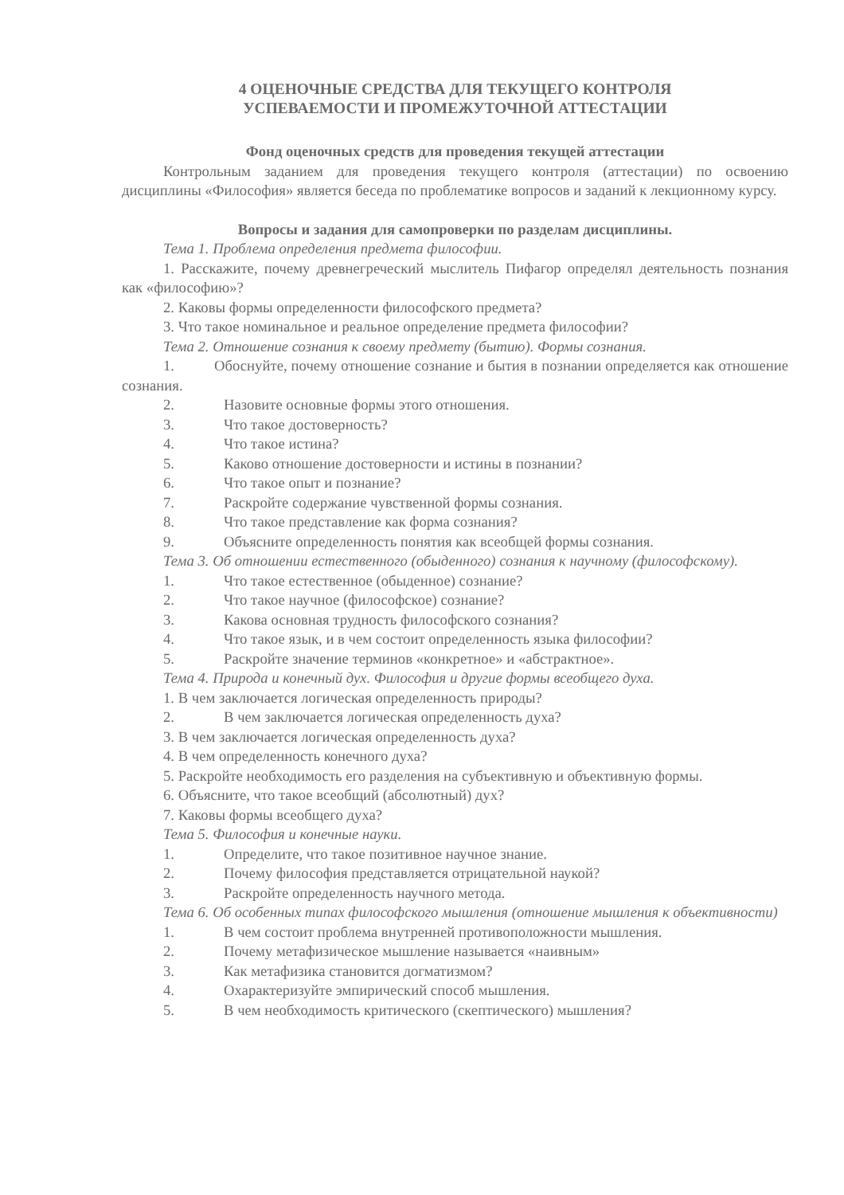4 ОЦЕНОЧНЫЕ СРЕДСТВА ДЛЯ ТЕКУЩЕГО КОНТРОЛЯ
УСПЕВАЕМОСТИ И ПРОМЕЖУТОЧНОЙ АТТЕСТАЦИИ
Фонд оценочных средств для проведения текущей аттестации
Контрольным заданием для проведения текущего контроля (аттестации) по освоению дисциплины «Философия» является беседа по проблематике вопросов и заданий к лекционному курсу.
Вопросы и задания для самопроверки по разделам дисциплины.
Тема 1. Проблема определения предмета философии.
1. Расскажите, почему древнегреческий мыслитель Пифагор определял деятельность познания как «философию»?
2. Каковы формы определенности философского предмета?
3. Что такое номинальное и реальное определение предмета философии?
Тема 2. Отношение сознания к своему предмету (бытию). Формы сознания.
1. Обоснуйте, почему отношение сознание и бытия в познании определяется как отношение сознания.
2. Назовите основные формы этого отношения.
3. Что такое достоверность?
4. Что такое истина?
5. Каково отношение достоверности и истины в познании?
6. Что такое опыт и познание?
7. Раскройте содержание чувственной формы сознания.
8. Что такое представление как форма сознания?
9. Объясните определенность понятия как всеобщей формы сознания.
Тема 3. Об отношении естественного (обыденного) сознания к научному (философскому).
1. Что такое естественное (обыденное) сознание?
2. Что такое научное (философское) сознание?
3. Какова основная трудность философского сознания?
4. Что такое язык, и в чем состоит определенность языка философии?
5. Раскройте значение терминов «конкретное» и «абстрактное».
Тема 4. Природа и конечный дух. Философия и другие формы всеобщего духа.
1. В чем заключается логическая определенность природы?
2. В чем заключается логическая определенность духа?
3. В чем заключается логическая определенность духа?
4. В чем определенность конечного духа?
5. Раскройте необходимость его разделения на субъективную и объективную формы.
6. Объясните, что такое всеобщий (абсолютный) дух?
7. Каковы формы всеобщего духа?
Тема 5. Философия и конечные науки.
1. Определите, что такое позитивное научное знание.
2. Почему философия представляется отрицательной наукой?
3. Раскройте определенность научного метода.
Тема 6. Об особенных типах философского мышления (отношение мышления к объективности)
1. В чем состоит проблема внутренней противоположности мышления.
2. Почему метафизическое мышление называется «наивным»
3. Как метафизика становится догматизмом?
4. Охарактеризуйте эмпирический способ мышления.
5. В чем необходимость критического (скептического) мышления?